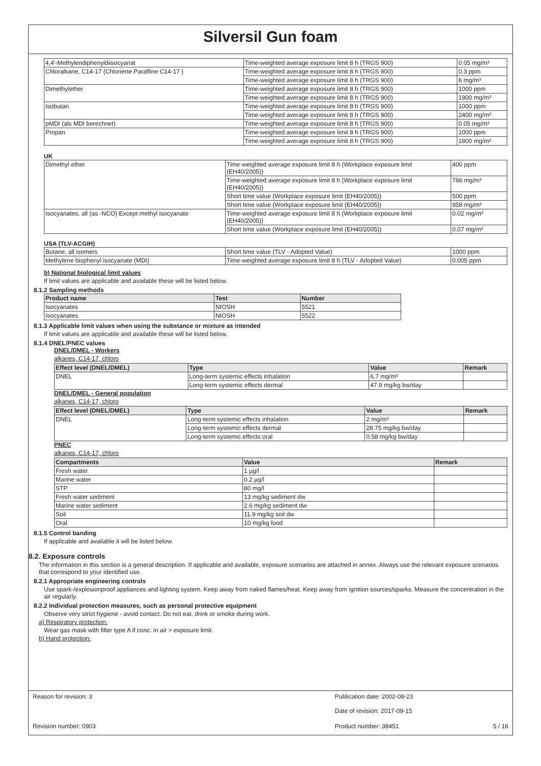Silversil Gun foam
| 4,4'-Methylendiphenyldiisocyanat | Time-weighted average exposure limit 8 h (TRGS 900) | 0.05 mg/m³ |
| Chloralkane, C14-17 (Chlorierte Paraffine C14-17 ) | Time-weighted average exposure limit 8 h (TRGS 900) | 0.3 ppm |
| | Time-weighted average exposure limit 8 h (TRGS 900) | 6 mg/m³ |
| Dimethylether | Time-weighted average exposure limit 8 h (TRGS 900) | 1000 ppm |
| | Time-weighted average exposure limit 8 h (TRGS 900) | 1900 mg/m³ |
| Isobutan | Time-weighted average exposure limit 8 h (TRGS 900) | 1000 ppm |
| | Time-weighted average exposure limit 8 h (TRGS 900) | 2400 mg/m³ |
| pMDI (als MDI berechnet) | Time-weighted average exposure limit 8 h (TRGS 900) | 0.05 mg/m³ |
| Propan | Time-weighted average exposure limit 8 h (TRGS 900) | 1000 ppm |
| | Time-weighted average exposure limit 8 h (TRGS 900) | 1800 mg/m³ |
UK
| Dimethyl ether | Time-weighted average exposure limit 8 h (Workplace exposure limit (EH40/2005)) | 400 ppm |
| | Time-weighted average exposure limit 8 h (Workplace exposure limit (EH40/2005)) | 766 mg/m³ |
| | Short time value (Workplace exposure limit (EH40/2005)) | 500 ppm |
| | Short time value (Workplace exposure limit (EH40/2005)) | 958 mg/m³ |
| Isocyanates, all (as -NCO) Except methyl isocyanate | Time-weighted average exposure limit 8 h (Workplace exposure limit (EH40/2005)) | 0.02 mg/m³ |
| | Short time value (Workplace exposure limit (EH40/2005)) | 0.07 mg/m³ |
USA (TLV-ACGIH)
| Butane, all isomers | Short time value (TLV - Adopted Value) | 1000 ppm |
| Methylene bisphenyl isocyanate (MDI) | Time-weighted average exposure limit 8 h (TLV - Adopted Value) | 0.005 ppm |
b) National biological limit values
If limit values are applicable and available these will be listed below.
8.1.2 Sampling methods
| Product name | Test | Number |
| --- | --- | --- |
| Isocyanates | NIOSH | 5521 |
| Isocyanates | NIOSH | 5522 |
8.1.3 Applicable limit values when using the substance or mixture as intended
If limit values are applicable and available these will be listed below.
8.1.4 DNEL/PNEC values
DNEL/DMEL - Workers
alkanes, C14-17, chloro
| Effect level (DNEL/DMEL) | Type | Value | Remark |
| --- | --- | --- | --- |
| DNEL | Long-term systemic effects inhalation | 6.7 mg/m³ | |
| | Long-term systemic effects dermal | 47.9 mg/kg bw/day | |
DNEL/DMEL - General population
alkanes, C14-17, chloro
| Effect level (DNEL/DMEL) | Type | Value | Remark |
| --- | --- | --- | --- |
| DNEL | Long-term systemic effects inhalation | 2 mg/m³ | |
| | Long-term systemic effects dermal | 28.75 mg/kg bw/day | |
| | Long-term systemic effects oral | 0.58 mg/kg bw/day | |
PNEC
alkanes, C14-17, chloro
| Compartments | Value | Remark |
| --- | --- | --- |
| Fresh water | 1 µg/l | |
| Marine water | 0.2 µg/l | |
| STP | 80 mg/l | |
| Fresh water sediment | 13 mg/kg sediment dw | |
| Marine water sediment | 2.6 mg/kg sediment dw | |
| Soil | 11.9 mg/kg soil dw | |
| Oral | 10 mg/kg food | |
8.1.5 Control banding
If applicable and available it will be listed below.
8.2. Exposure controls
The information in this section is a general description. If applicable and available, exposure scenarios are attached in annex. Always use the relevant exposure scenarios that correspond to your identified use.
8.2.1 Appropriate engineering controls
Use spark-/explosionproof appliances and lighting system. Keep away from naked flames/heat. Keep away from ignition sources/sparks. Measure the concentration in the air regularly.
8.2.2 Individual protection measures, such as personal protective equipment
Observe very strict hygiene - avoid contact. Do not eat, drink or smoke during work.
a) Respiratory protection:
Wear gas mask with filter type A if conc. in air > exposure limit.
b) Hand protection:
Reason for revision: 3 Publication date: 2002-08-23
Date of revision: 2017-09-15
Revision number: 0903 Product number: 38451 5 / 16